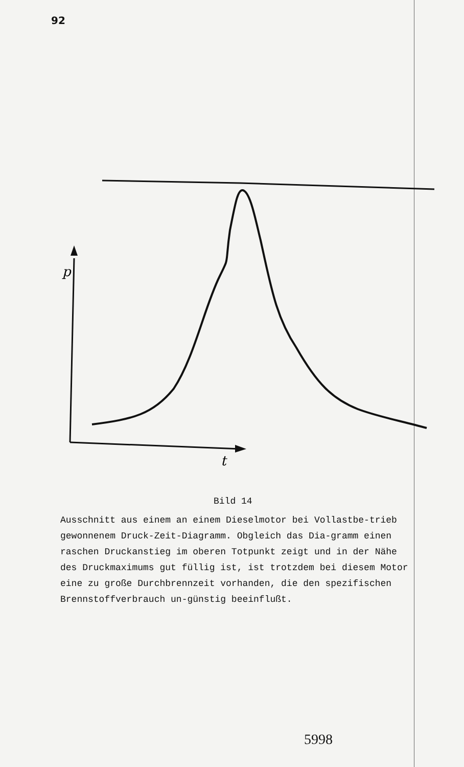92
p
t
Bild 14
Ausschnitt aus einem an einem Dieselmotor bei Vollastbe-trieb gewonnenem Druck-Zeit-Diagramm. Obgleich das Dia-gramm einen raschen Druckanstieg im oberen Totpunkt zeigt und in der Nähe des Druckmaximums gut füllig ist, ist trotzdem bei diesem Motor eine zu große Durchbrennzeit vorhanden, die den spezifischen Brennstoffverbrauch un-günstig beeinflußt.
5998